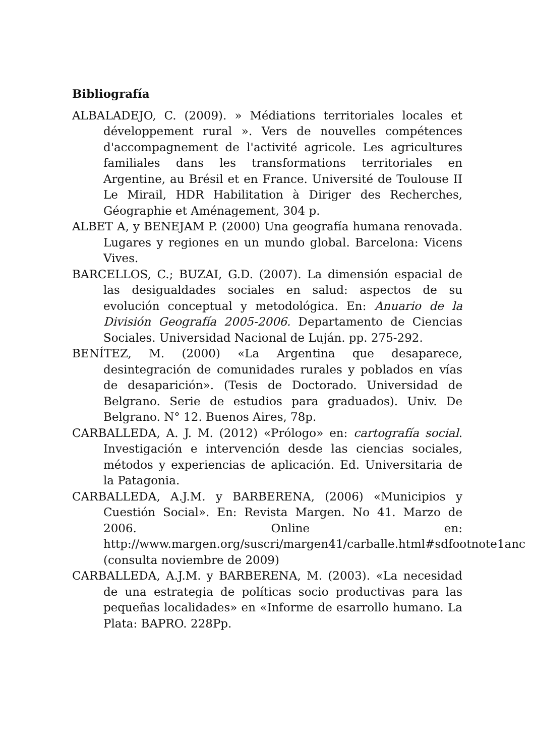Bibliografía
ALBALADEJO, C. (2009). » Médiations territoriales locales et développement rural ». Vers de nouvelles compétences d'accompagnement de l'activité agricole. Les agricultures familiales dans les transformations territoriales en Argentine, au Brésil et en France. Université de Toulouse II Le Mirail, HDR Habilitation à Diriger des Recherches, Géographie et Aménagement, 304 p.
ALBET A, y BENEJAM P. (2000) Una geografía humana renovada. Lugares y regiones en un mundo global. Barcelona: Vicens Vives.
BARCELLOS, C.; BUZAI, G.D. (2007). La dimensión espacial de las desigualdades sociales en salud: aspectos de su evolución conceptual y metodológica. En: Anuario de la División Geografía 2005-2006. Departamento de Ciencias Sociales. Universidad Nacional de Luján. pp. 275-292.
BENÍTEZ, M. (2000) «La Argentina que desaparece, desintegración de comunidades rurales y poblados en vías de desaparición». (Tesis de Doctorado. Universidad de Belgrano. Serie de estudios para graduados). Univ. De Belgrano. N° 12. Buenos Aires, 78p.
CARBALLEDA, A. J. M. (2012) «Prólogo» en: cartografía social. Investigación e intervención desde las ciencias sociales, métodos y experiencias de aplicación. Ed. Universitaria de la Patagonia.
CARBALLEDA, A.J.M. y BARBERENA, (2006) «Municipios y Cuestión Social». En: Revista Margen. No 41. Marzo de 2006. Online en: http://www.margen.org/suscri/margen41/carballe.html#sdfootnote1anc (consulta noviembre de 2009)
CARBALLEDA, A.J.M. y BARBERENA, M. (2003). «La necesidad de una estrategia de políticas socio productivas para las pequeñas localidades» en «Informe de esarrollo humano. La Plata: BAPRO. 228Pp.